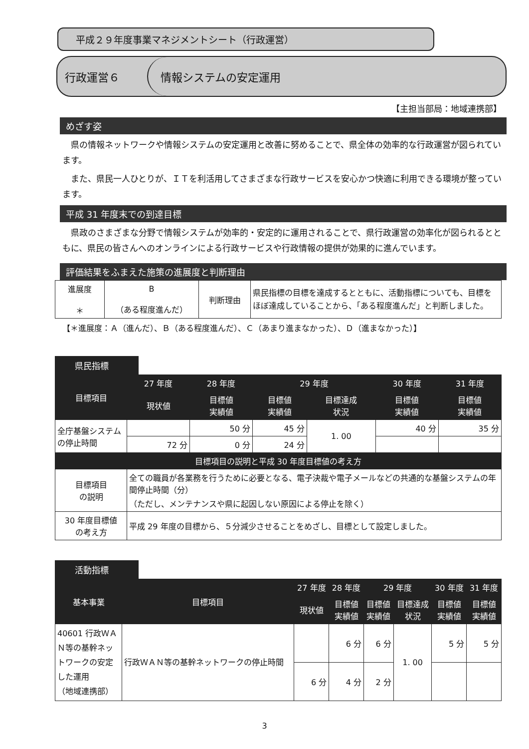平成２９年度事業マネジメントシート（行政運営）
行政運営６
情報システムの安定運用
【主担当部局：地域連携部】
めざす姿
県の情報ネットワークや情報システムの安定運用と改善に努めることで、県全体の効率的な行政運営が図られています。
また、県民一人ひとりが、ＩＴを利活用してさまざまな行政サービスを安心かつ快適に利用できる環境が整っています。
平成 31 年度末での到達目標
県政のさまざまな分野で情報システムが効率的・安定的に運用されることで、県行政運営の効率化が図られるとともに、県民の皆さんへのオンラインによる行政サービスや行政情報の提供が効果的に進んでいます。
評価結果をふまえた施策の進展度と判断理由
| 進展度 ＊ | B （ある程度進んだ） | 判断理由 | 県民指標の目標を達成するとともに、活動指標についても、目標をほぼ達成していることから、「ある程度進んだ」と判断しました。 |
【＊進展度：Ａ（進んだ）、Ｂ（ある程度進んだ）、Ｃ（あまり進まなかった）、Ｄ（進まなかった）】
県民指標
| 目標項目 | 27 年度 | 28 年度 | 29 年度 | | 30 年度 | 31 年度 |
| --- | --- | --- | --- | --- | --- | --- |
| | 現状値 | 目標値 実績値 | 目標値 実績値 | 目標達成 状況 | 目標値 実績値 | 目標値 実績値 |
| 全庁基盤システムの停止時間 | | 50 分 | 45 分 | 1. 00 | 40 分 | 35 分 |
| | 72 分 | 0 分 | 24 分 | | | |
| 目標項目の説明と平成 30 年度目標値の考え方 | | | | | | |
| 目標項目 の説明 | 全ての職員が各業務を行うために必要となる、電子決裁や電子メールなどの共通的な基盤システムの年間停止時間（分） （ただし、メンテナンスや県に起因しない原因による停止を除く） | | | | | |
| 30 年度目標値 の考え方 | 平成 29 年度の目標から、５分減少させることをめざし、目標として設定しました。 | | | | | |
活動指標
| 基本事業 | 目標項目 | 27 年度 | 28 年度 | 29 年度 | | 30 年度 | 31 年度 |
| --- | --- | --- | --- | --- | --- | --- | --- |
| | | 現状値 | 目標値 実績値 | 目標値 実績値 | 目標達成 状況 | 目標値 実績値 | 目標値 実績値 |
| 40601 行政ＷＡＮ等の基幹ネットワークの安定した運用 （地域連携部） | 行政ＷＡＮ等の基幹ネットワークの停止時間 | | 6 分 | 6 分 | 1. 00 | 5 分 | 5 分 |
| | | 6 分 | 4 分 | 2 分 | | | |
3